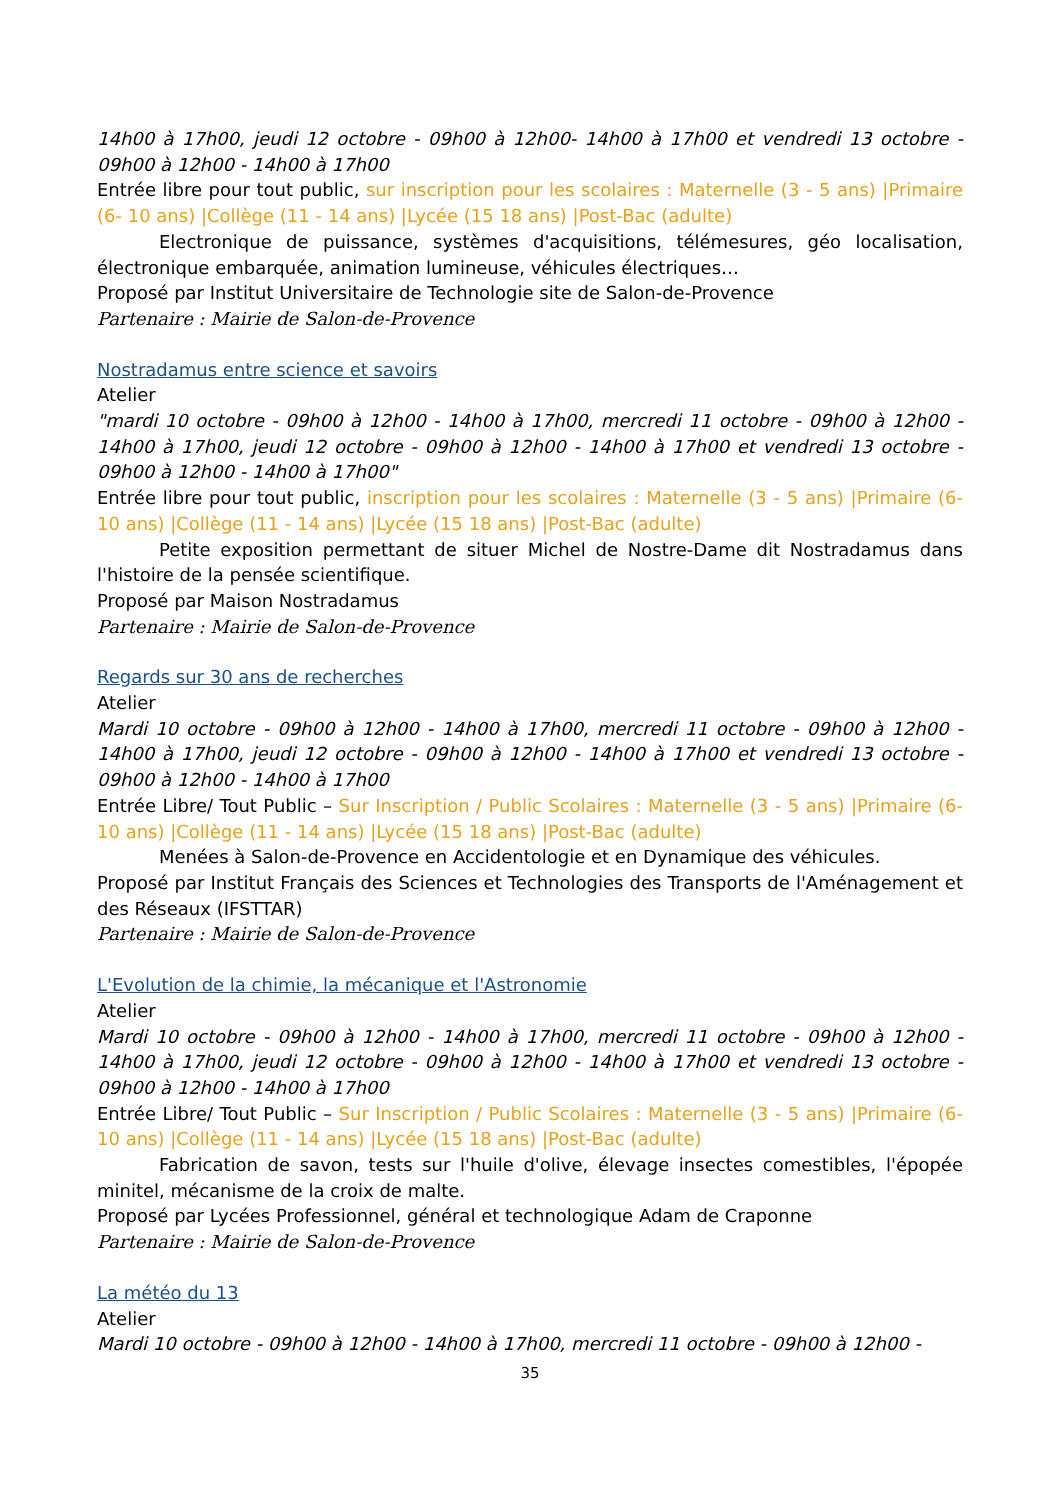14h00 à 17h00, jeudi 12 octobre - 09h00 à 12h00- 14h00 à 17h00 et vendredi 13 octobre - 09h00 à 12h00 - 14h00 à 17h00
Entrée libre pour tout public, sur inscription pour les scolaires : Maternelle (3 - 5 ans) |Primaire (6- 10 ans) |Collège (11 - 14 ans) |Lycée (15 18 ans) |Post-Bac (adulte)
Electronique de puissance, systèmes d'acquisitions, télémesures, géo localisation, électronique embarquée, animation lumineuse, véhicules électriques…
Proposé par Institut Universitaire de Technologie site de Salon-de-Provence
Partenaire : Mairie de Salon-de-Provence
Nostradamus entre science et savoirs
Atelier
"mardi 10 octobre - 09h00 à 12h00 - 14h00 à 17h00, mercredi 11 octobre - 09h00 à 12h00 - 14h00 à 17h00, jeudi 12 octobre - 09h00 à 12h00 - 14h00 à 17h00 et vendredi 13 octobre - 09h00 à 12h00 - 14h00 à 17h00"
Entrée libre pour tout public, inscription pour les scolaires : Maternelle (3 - 5 ans) |Primaire (6- 10 ans) |Collège (11 - 14 ans) |Lycée (15 18 ans) |Post-Bac (adulte)
Petite exposition permettant de situer Michel de Nostre-Dame dit Nostradamus dans l'histoire de la pensée scientifique.
Proposé par Maison Nostradamus
Partenaire : Mairie de Salon-de-Provence
Regards sur 30 ans de recherches
Atelier
Mardi 10 octobre - 09h00 à 12h00 - 14h00 à 17h00, mercredi 11 octobre - 09h00 à 12h00 - 14h00 à 17h00, jeudi 12 octobre - 09h00 à 12h00 - 14h00 à 17h00 et vendredi 13 octobre - 09h00 à 12h00 - 14h00 à 17h00
Entrée Libre/ Tout Public – Sur Inscription / Public Scolaires : Maternelle (3 - 5 ans) |Primaire (6- 10 ans) |Collège (11 - 14 ans) |Lycée (15 18 ans) |Post-Bac (adulte)
Menées à Salon-de-Provence en Accidentologie et en Dynamique des véhicules.
Proposé par Institut Français des Sciences et Technologies des Transports de l'Aménagement et des Réseaux (IFSTTAR)
Partenaire : Mairie de Salon-de-Provence
L'Evolution de la chimie, la mécanique et l'Astronomie
Atelier
Mardi 10 octobre - 09h00 à 12h00 - 14h00 à 17h00, mercredi 11 octobre - 09h00 à 12h00 - 14h00 à 17h00, jeudi 12 octobre - 09h00 à 12h00 - 14h00 à 17h00 et vendredi 13 octobre - 09h00 à 12h00 - 14h00 à 17h00
Entrée Libre/ Tout Public – Sur Inscription / Public Scolaires : Maternelle (3 - 5 ans) |Primaire (6- 10 ans) |Collège (11 - 14 ans) |Lycée (15 18 ans) |Post-Bac (adulte)
Fabrication de savon, tests sur l'huile d'olive, élevage insectes comestibles, l'épopée minitel, mécanisme de la croix de malte.
Proposé par Lycées Professionnel, général et technologique Adam de Craponne
Partenaire : Mairie de Salon-de-Provence
La météo du 13
Atelier
Mardi 10 octobre - 09h00 à 12h00 - 14h00 à 17h00, mercredi 11 octobre - 09h00 à 12h00 -
35